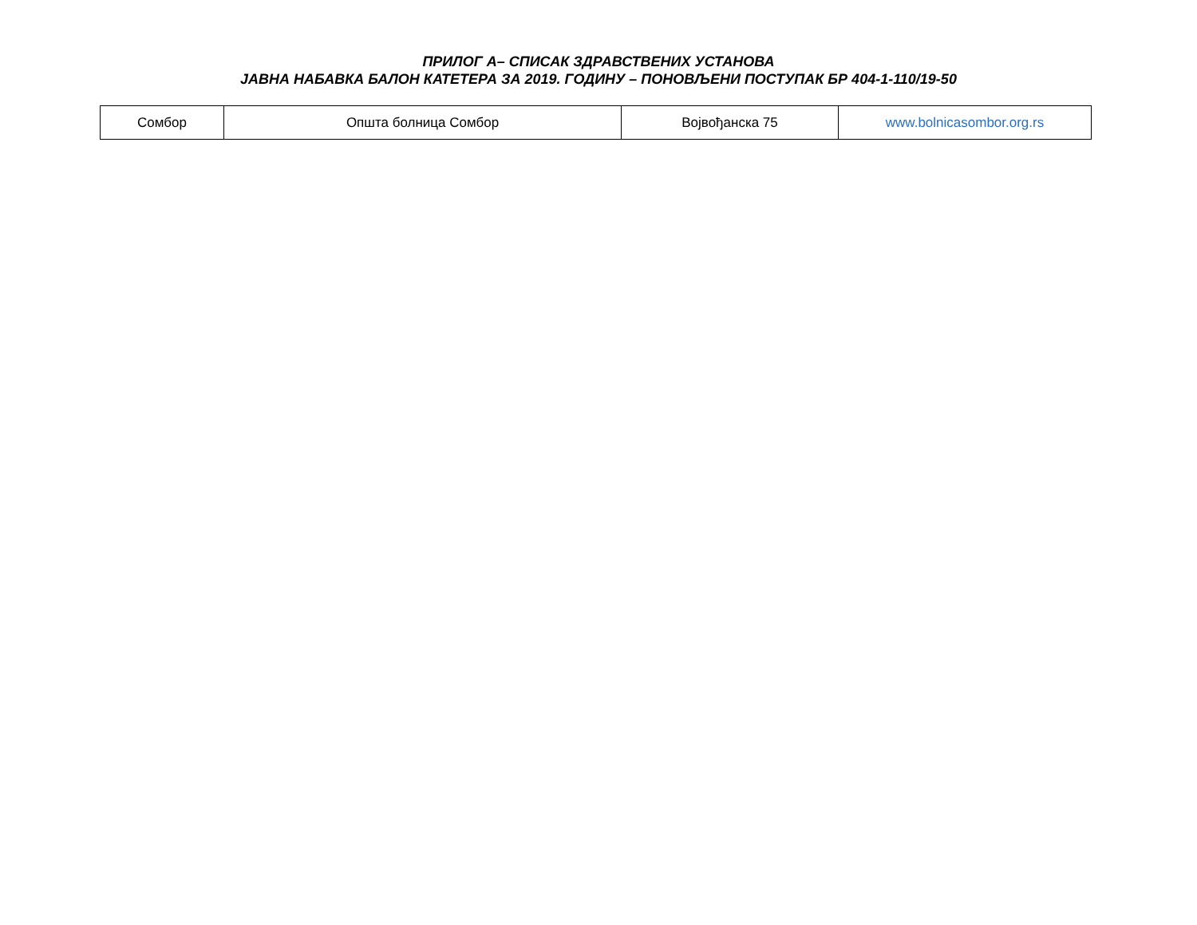ПРИЛОГ А– СПИСАК ЗДРАВСТВЕНИХ УСТАНОВА
ЈАВНА НАБАВКА БАЛОН КАТЕТЕРА ЗА 2019. ГОДИНУ – ПОНОВЉЕНИ ПОСТУПАК БР 404-1-110/19-50
| Сомбор | Општа болница Сомбор | Војвођанска 75 | www.bolnicasombor.org.rs |